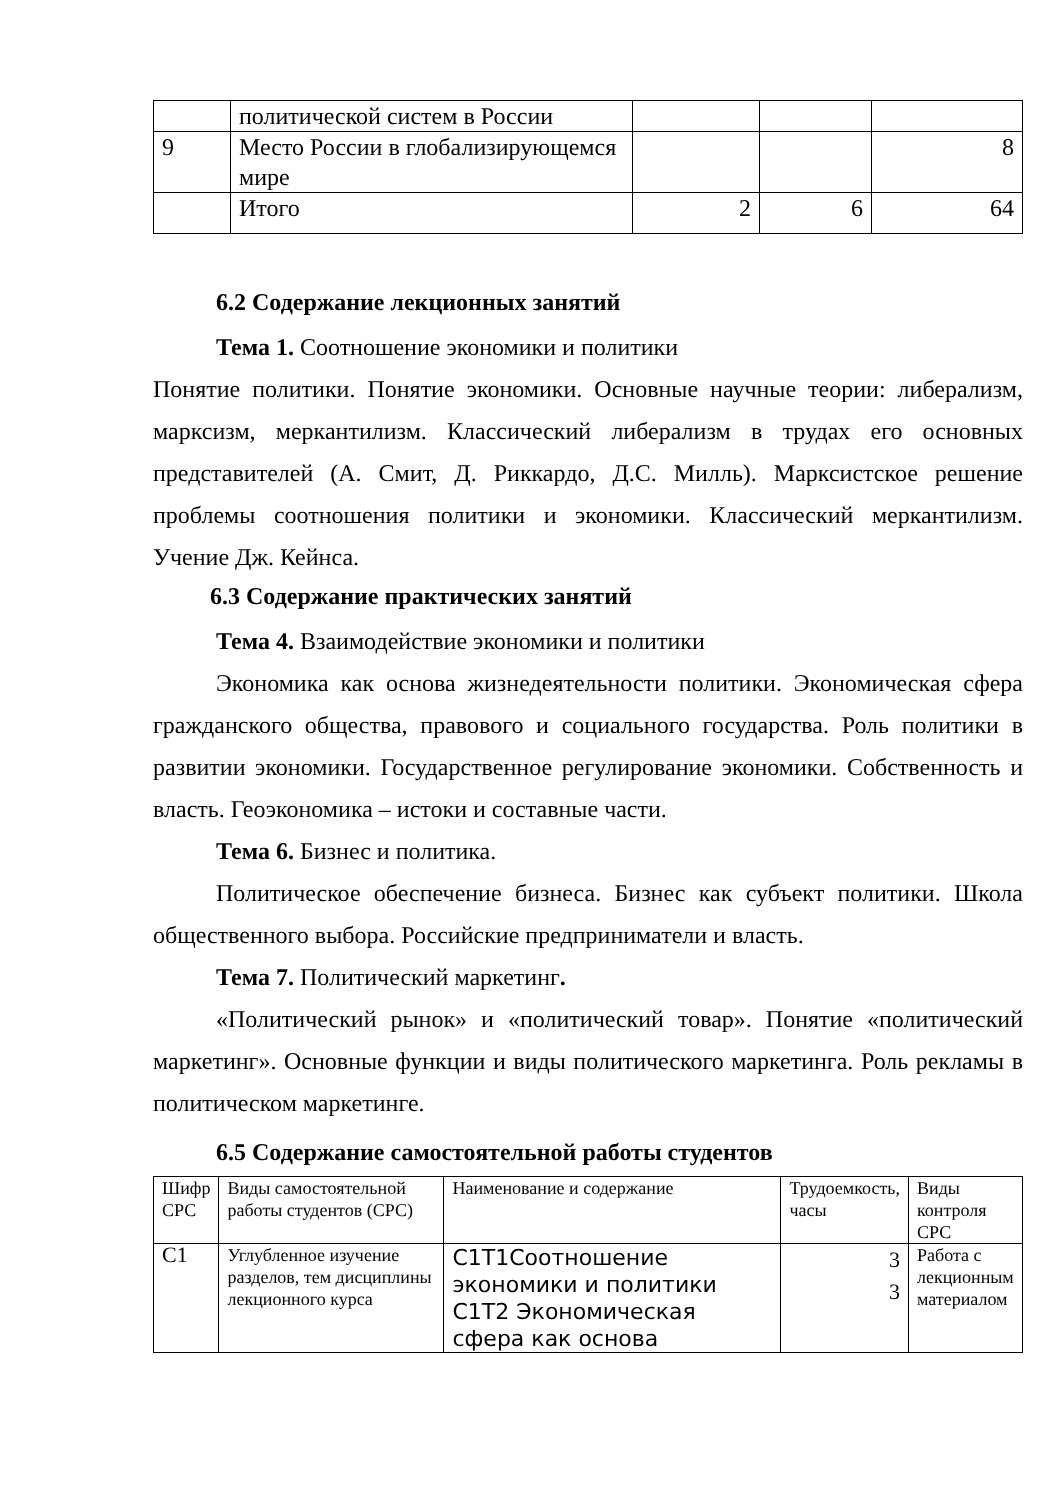| | политической систем в России | | | |
| 9 | Место России в глобализирующемся мире | | | 8 |
| | Итого | 2 | 6 | 64 |
6.2 Содержание лекционных занятий
Тема 1. Соотношение экономики и политики
Понятие политики. Понятие экономики. Основные научные теории: либерализм, марксизм, меркантилизм. Классический либерализм в трудах его основных представителей (А. Смит, Д. Риккардо, Д.С. Милль). Марксистское решение проблемы соотношения политики и экономики. Классический меркантилизм. Учение Дж. Кейнса.
6.3 Содержание практических занятий
Тема 4. Взаимодействие экономики и политики
Экономика как основа жизнедеятельности политики. Экономическая сфера гражданского общества, правового и социального государства. Роль политики в развитии экономики. Государственное регулирование экономики. Собственность и власть. Геоэкономика – истоки и составные части.
Тема 6. Бизнес и политика.
Политическое обеспечение бизнеса. Бизнес как субъект политики. Школа общественного выбора. Российские предприниматели и власть.
Тема 7. Политический маркетинг.
«Политический рынок» и «политический товар». Понятие «политический маркетинг». Основные функции и виды политического маркетинга. Роль рекламы в политическом маркетинге.
6.5 Содержание самостоятельной работы студентов
| Шифр СРС | Виды самостоятельной работы студентов (СРС) | Наименование и содержание | Трудоемкость, часы | Виды контроля СРС |
| --- | --- | --- | --- | --- |
| С1 | Углубленное изучение разделов, тем дисциплины лекционного курса | С1Т1Соотношение экономики и политики С1Т2 Экономическая сфера как основа | 3 3 | Работа с лекционным материалом |